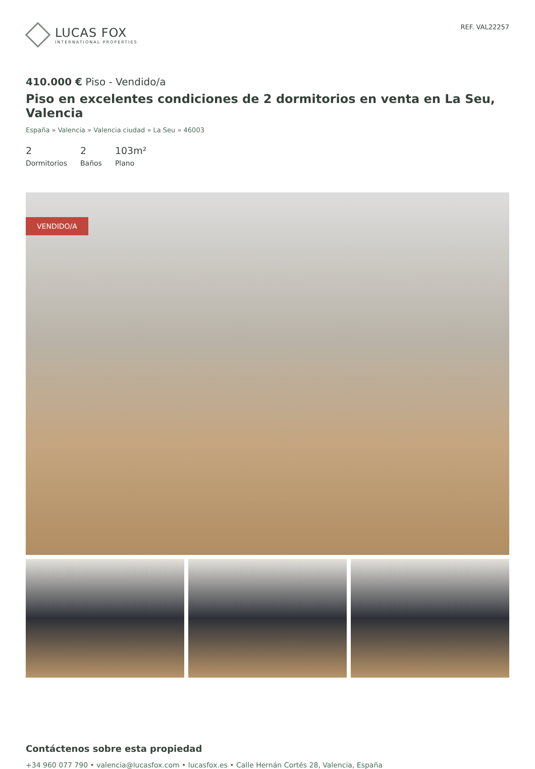LUCAS FOX
INTERNATIONAL PROPERTIES
REF. VAL22257
410.000 € Piso - Vendido/a
Piso en excelentes condiciones de 2 dormitorios en venta en La Seu, Valencia
España » Valencia » Valencia ciudad » La Seu » 46003
2
Dormitorios
2
Baños
103m²
Plano
VENDIDO/A
Contáctenos sobre esta propiedad
+34 960 077 790 • valencia@lucasfox.com • lucasfox.es • Calle Hernán Cortés 28, Valencia, España